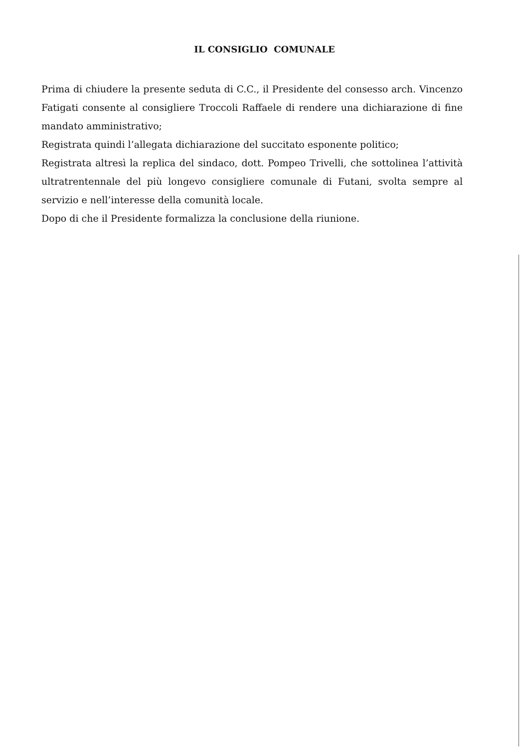IL CONSIGLIO COMUNALE
Prima di chiudere la presente seduta di C.C., il Presidente del consesso arch. Vincenzo Fatigati consente al consigliere Troccoli Raffaele di rendere una dichiarazione di fine mandato amministrativo;
Registrata quindi l’allegata dichiarazione del succitato esponente politico;
Registrata altresì la replica del sindaco, dott. Pompeo Trivelli, che sottolinea l’attività ultratrentennale del più longevo consigliere comunale di Futani, svolta sempre al servizio e nell’interesse della comunità locale.
Dopo di che il Presidente formalizza la conclusione della riunione.